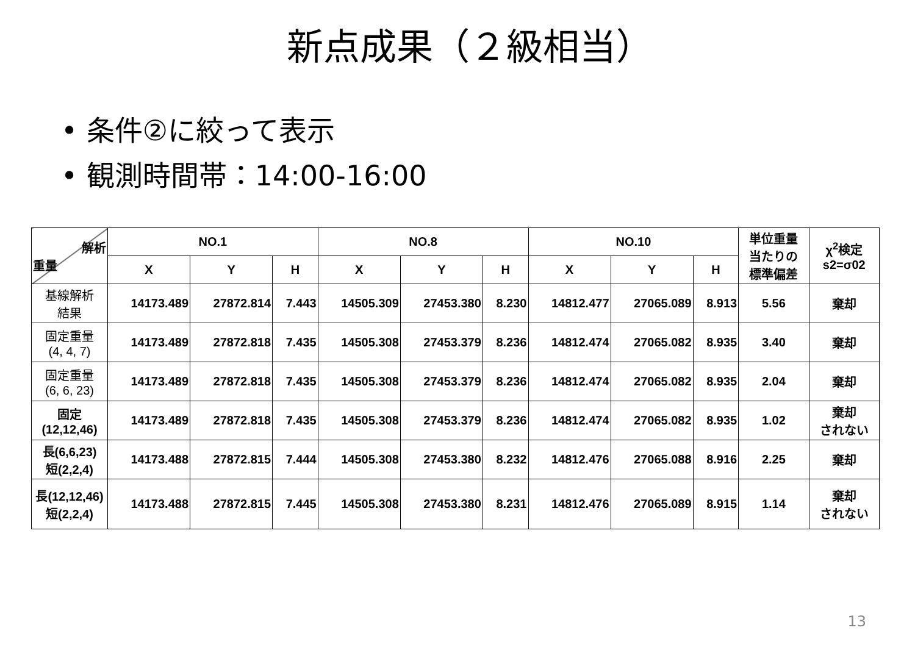新点成果（２級相当）
• 条件②に絞って表示
• 観測時間帯：14:00-16:00
| 解析 重量 | NO.1 | | | NO.8 | | | NO.10 | | | 単位重量 当たりの 標準偏差 | χ<sup>2</sup>検定 s2=σ02 |
| --- | --- | --- | --- | --- | --- | --- | --- | --- | --- | --- | --- |
| | X | Y | H | X | Y | H | X | Y | H | | |
| 基線解析 結果 | 14173.489 | 27872.814 | 7.443 | 14505.309 | 27453.380 | 8.230 | 14812.477 | 27065.089 | 8.913 | 5.56 | 棄却 |
| 固定重量 (4, 4, 7) | 14173.489 | 27872.818 | 7.435 | 14505.308 | 27453.379 | 8.236 | 14812.474 | 27065.082 | 8.935 | 3.40 | 棄却 |
| 固定重量 (6, 6, 23) | 14173.489 | 27872.818 | 7.435 | 14505.308 | 27453.379 | 8.236 | 14812.474 | 27065.082 | 8.935 | 2.04 | 棄却 |
| 固定 (12,12,46) | 14173.489 | 27872.818 | 7.435 | 14505.308 | 27453.379 | 8.236 | 14812.474 | 27065.082 | 8.935 | 1.02 | 棄却 されない |
| 長(6,6,23) 短(2,2,4) | 14173.488 | 27872.815 | 7.444 | 14505.308 | 27453.380 | 8.232 | 14812.476 | 27065.088 | 8.916 | 2.25 | 棄却 |
| 長(12,12,46) 短(2,2,4) | 14173.488 | 27872.815 | 7.445 | 14505.308 | 27453.380 | 8.231 | 14812.476 | 27065.089 | 8.915 | 1.14 | 棄却 されない |
13